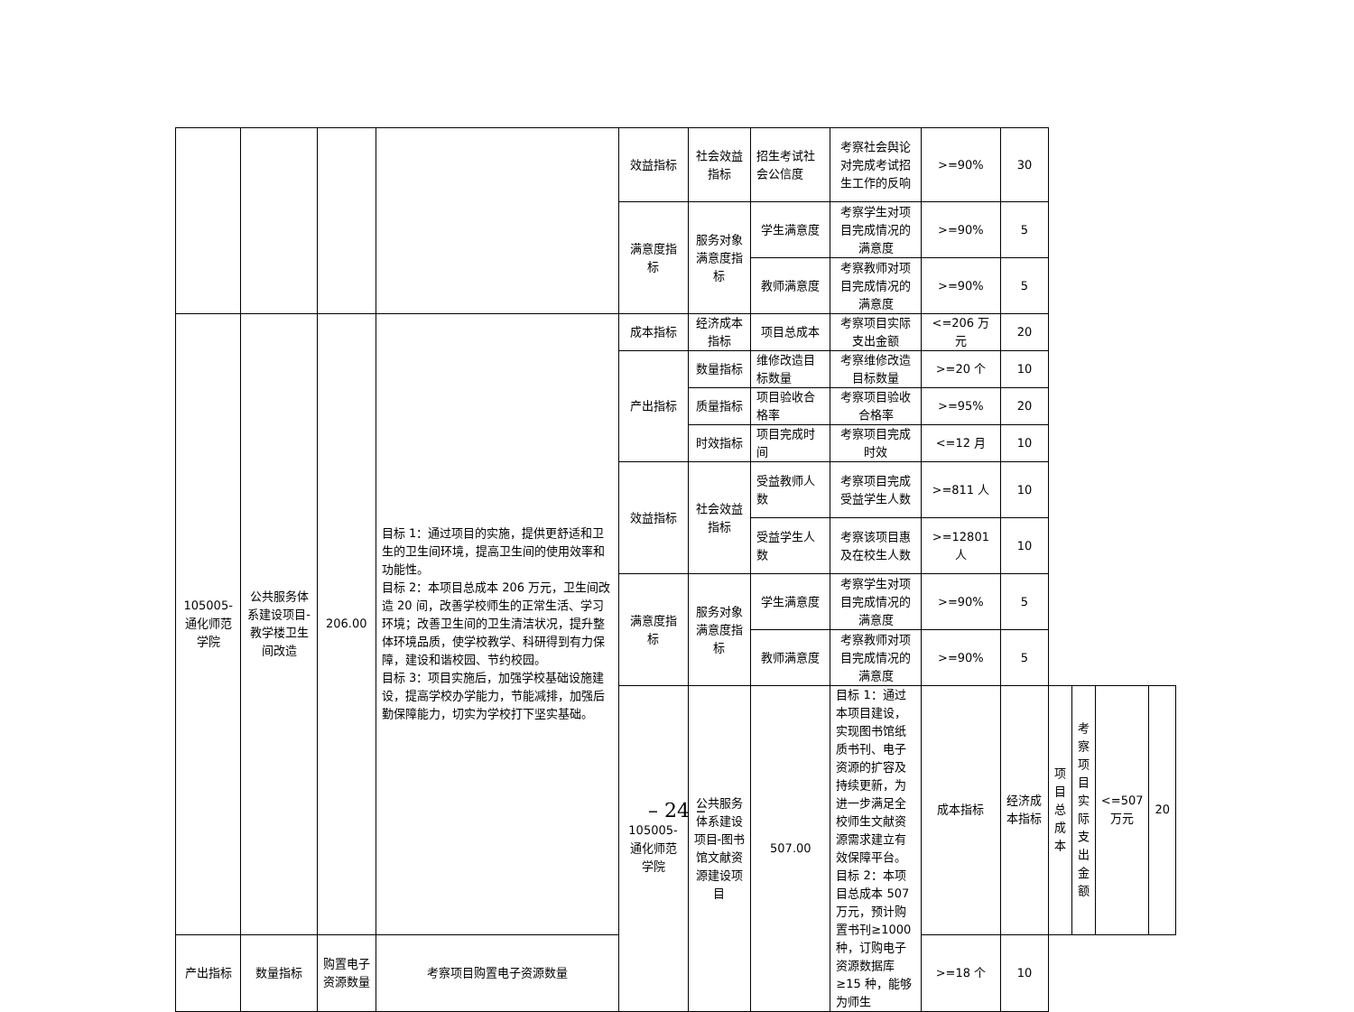| | | | | 效益指标 | 社会效益指标 | 招生考试社会公信度 | 考察社会舆论对完成考试招生工作的反响 | >=90% | 30 | | | | |
| | | | | 满意度指标 | 服务对象满意度指标 | 学生满意度 | 考察学生对项目完成情况的满意度 | >=90% | 5 | | | | |
| | | | | | | 教师满意度 | 考察教师对项目完成情况的满意度 | >=90% | 5 | | | | |
| 105005-通化师范学院 | 公共服务体系建设项目-教学楼卫生间改造 | 206.00 | 目标 1：通过项目的实施，提供更舒适和卫生的卫生间环境，提高卫生间的使用效率和功能性。 目标 2：本项目总成本 206 万元，卫生间改造 20 间，改善学校师生的正常生活、学习环境；改善卫生间的卫生清洁状况，提升整体环境品质，使学校教学、科研得到有力保障，建设和谐校园、节约校园。 目标 3：项目实施后，加强学校基础设施建设，提高学校办学能力，节能减排，加强后勤保障能力，切实为学校打下坚实基础。 | 成本指标 | 经济成本指标 | 项目总成本 | 考察项目实际支出金额 | <=206 万元 | 20 | | | | |
| | | | | 产出指标 | 数量指标 | 维修改造目标数量 | 考察维修改造目标数量 | >=20 个 | 10 | | | | |
| | | | | | 质量指标 | 项目验收合格率 | 考察项目验收合格率 | >=95% | 20 | | | | |
| | | | | | 时效指标 | 项目完成时间 | 考察项目完成时效 | <=12 月 | 10 | | | | |
| | | | | 效益指标 | 社会效益指标 | 受益教师人数 | 考察项目完成受益学生人数 | >=811 人 | 10 | | | | |
| | | | | | | 受益学生人数 | 考察该项目惠及在校生人数 | >=12801 人 | 10 | | | | |
| | | | | 满意度指标 | 服务对象满意度指标 | 学生满意度 | 考察学生对项目完成情况的满意度 | >=90% | 5 | | | | |
| | | | | | | 教师满意度 | 考察教师对项目完成情况的满意度 | >=90% | 5 | | | | |
| | | | | 105005-通化师范学院 | 公共服务体系建设项目-图书馆文献资源建设项目 | 507.00 | 目标 1：通过本项目建设，实现图书馆纸质书刊、电子资源的扩容及持续更新，为进一步满足全校师生文献资源需求建立有效保障平台。 目标 2：本项目总成本 507 万元，预计购置书刊≥1000 种，订购电子资源数据库≥15 种，能够为师生 | 成本指标 | 经济成本指标 | 项目总成本 | 考察项目实际支出金额 | <=507 万元 | 20 |
| 产出指标 | 数量指标 | 购置电子资源数量 | 考察项目购置电子资源数量 | | | | | >=18 个 | 10 | | | | |
– 24 –